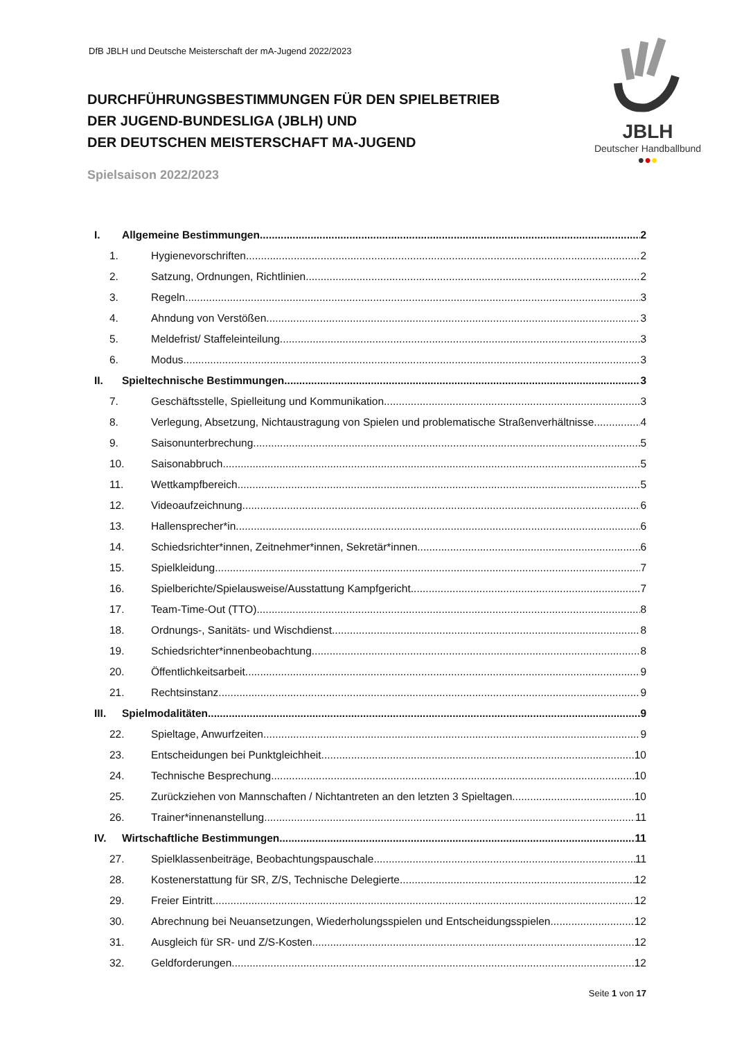DfB JBLH und Deutsche Meisterschaft der mA-Jugend 2022/2023
JBLH
Deutscher Handballbund
●●●
DURCHFÜHRUNGSBESTIMMUNGEN FÜR DEN SPIELBETRIEB
DER JUGEND-BUNDESLIGA (JBLH) UND
DER DEUTSCHEN MEISTERSCHAFT MA-JUGEND
Spielsaison 2022/2023
I. Allgemeine Bestimmungen 2
1. Hygienevorschriften 2
2. Satzung, Ordnungen, Richtlinien 2
3. Regeln 3
4. Ahndung von Verstößen 3
5. Meldefrist/ Staffeleinteilung 3
6. Modus 3
II. Spieltechnische Bestimmungen 3
7. Geschäftsstelle, Spielleitung und Kommunikation 3
8. Verlegung, Absetzung, Nichtaustragung von Spielen und problematische Straßenverhältnisse 4
9. Saisonunterbrechung 5
10. Saisonabbruch 5
11. Wettkampfbereich 5
12. Videoaufzeichnung 6
13. Hallensprecher*in 6
14. Schiedsrichter*innen, Zeitnehmer*innen, Sekretär*innen 6
15. Spielkleidung 7
16. Spielberichte/Spielausweise/Ausstattung Kampfgericht 7
17. Team-Time-Out (TTO) 8
18. Ordnungs-, Sanitäts- und Wischdienst 8
19. Schiedsrichter*innenbeobachtung 8
20. Öffentlichkeitsarbeit 9
21. Rechtsinstanz 9
III. Spielmodalitäten 9
22. Spieltage, Anwurfzeiten 9
23. Entscheidungen bei Punktgleichheit 10
24. Technische Besprechung 10
25. Zurückziehen von Mannschaften / Nichtantreten an den letzten 3 Spieltagen 10
26. Trainer*innenanstellung 11
IV. Wirtschaftliche Bestimmungen 11
27. Spielklassenbeiträge, Beobachtungspauschale 11
28. Kostenerstattung für SR, Z/S, Technische Delegierte 12
29. Freier Eintritt 12
30. Abrechnung bei Neuansetzungen, Wiederholungsspielen und Entscheidungsspielen 12
31. Ausgleich für SR- und Z/S-Kosten 12
32. Geldforderungen 12
Seite 1 von 17